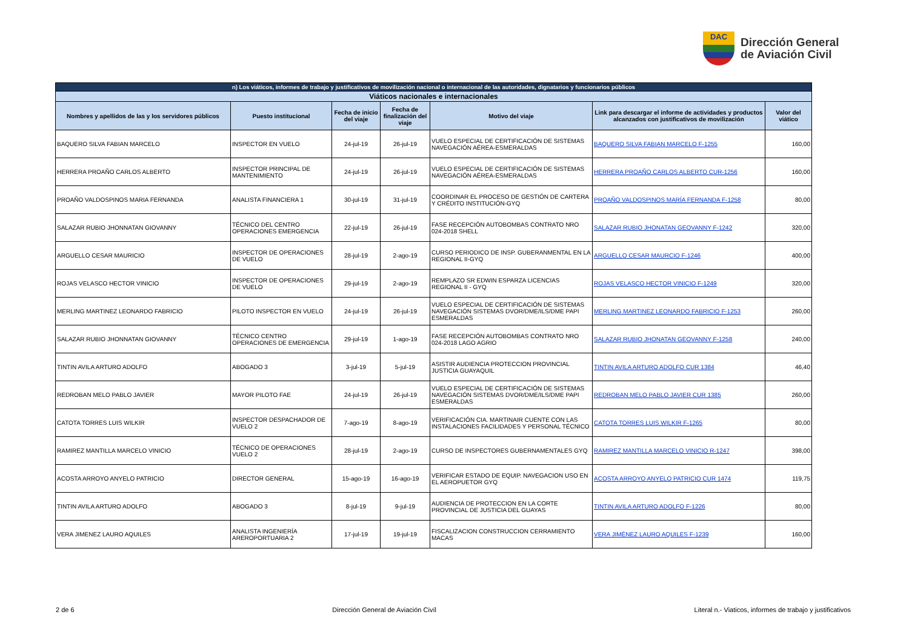DAC
Dirección General
de Aviación Civil
| n) Los viáticos, informes de trabajo y justificativos de movilización nacional o internacional de las autoridades, dignatarios y funcionarios públicos | | | | | | |
| --- | --- | --- | --- | --- | --- | --- |
| Viáticos nacionales e internacionales | | | | | | |
| Nombres y apellidos de las y los servidores públicos | Puesto institucional | Fecha de inicio del viaje | Fecha de finalización del viaje | Motivo del viaje | Link para descargar el informe de actividades y productos alcanzados con justificativos de movilización | Valor del viático |
| BAQUERO SILVA FABIAN MARCELO | INSPECTOR EN VUELO | 24-jul-19 | 26-jul-19 | VUELO ESPECIAL DE CERTIFICACIÓN DE SISTEMAS NAVEGACIÓN AÉREA-ESMERALDAS | BAQUERO SILVA FABIAN MARCELO F-1255 | 160,00 |
| HERRERA PROAÑO CARLOS ALBERTO | INSPECTOR PRINCIPAL DE MANTENIMIENTO | 24-jul-19 | 26-jul-19 | VUELO ESPECIAL DE CERTIFICACIÓN DE SISTEMAS NAVEGACIÓN AÉREA-ESMERALDAS | HERRERA PROAÑO CARLOS ALBERTO CUR-1256 | 160,00 |
| PROAÑO VALDOSPINOS MARIA FERNANDA | ANALISTA FINANCIERA 1 | 30-jul-19 | 31-jul-19 | COORDINAR EL PROCESO DE GESTIÓN DE CARTERA Y CRÉDITO INSTITUCIÓN-GYQ | PROAÑO VALDOSPINOS MARÍA FERNANDA F-1258 | 80,00 |
| SALAZAR RUBIO JHONNATAN GIOVANNY | TÉCNICO DEL CENTRO OPERACIONES EMERGENCIA | 22-jul-19 | 26-jul-19 | FASE RECEPCIÓN AUTOBOMBAS CONTRATO NRO 024-2018 SHELL | SALAZAR RUBIO JHONATAN GEOVANNY F-1242 | 320,00 |
| ARGUELLO CESAR MAURICIO | INSPECTOR DE OPERACIONES DE VUELO | 28-jul-19 | 2-ago-19 | CURSO PERIODICO DE INSP. GUBERANMENTAL EN LA REGIONAL II-GYQ | ARGUELLO CESAR MAURCIO F-1246 | 400,00 |
| ROJAS VELASCO HECTOR VINICIO | INSPECTOR DE OPERACIONES DE VUELO | 29-jul-19 | 2-ago-19 | REMPLAZO SR EDWIN ESPARZA LICENCIAS REGIONAL II - GYQ | ROJAS VELASCO HECTOR VINICIO F-1249 | 320,00 |
| MERLING MARTINEZ LEONARDO FABRICIO | PILOTO INSPECTOR EN VUELO | 24-jul-19 | 26-jul-19 | VUELO ESPECIAL DE CERTIFICACIÓN DE SISTEMAS NAVEGACIÓN SISTEMAS DVOR/DME/ILS/DME PAPI ESMERALDAS | MERLING MARTINEZ LEONARDO FABRICIO F-1253 | 260,00 |
| SALAZAR RUBIO JHONNATAN GIOVANNY | TÉCNICO CENTRO OPERACIONES DE EMERGENCIA | 29-jul-19 | 1-ago-19 | FASE RECEPCIÓN AUTOBOMBAS CONTRATO NRO 024-2018 LAGO AGRIO | SALAZAR RUBIO JHONATAN GEOVANNY F-1258 | 240,00 |
| TINTIN AVILA ARTURO ADOLFO | ABOGADO 3 | 3-jul-19 | 5-jul-19 | ASISTIR AUDIENCIA PROTECCION PROVINCIAL JUSTICIA GUAYAQUIL | TINTIN AVILA ARTURO ADOLFO CUR 1384 | 46,40 |
| REDROBAN MELO PABLO JAVIER | MAYOR PILOTO FAE | 24-jul-19 | 26-jul-19 | VUELO ESPECIAL DE CERTIFICACIÓN DE SISTEMAS NAVEGACIÓN SISTEMAS DVOR/DME/ILS/DME PAPI ESMERALDAS | REDROBAN MELO PABLO JAVIER CUR 1385 | 260,00 |
| CATOTA TORRES LUIS WILKIR | INSPECTOR DESPACHADOR DE VUELO 2 | 7-ago-19 | 8-ago-19 | VERIFICACIÓN CIA. MARTINAIR CUENTE CON LAS INSTALACIONES FACILIDADES Y PERSONAL TÉCNICO | CATOTA TORRES LUIS WILKIR F-1265 | 80,00 |
| RAMIREZ MANTILLA MARCELO VINICIO | TÉCNICO DE OPERACIONES VUELO 2 | 28-jul-19 | 2-ago-19 | CURSO DE INSPECTORES GUBERNAMENTALES GYQ | RAMIREZ MANTILLA MARCELO VINICIO R-1247 | 398,00 |
| ACOSTA ARROYO ANYELO PATRICIO | DIRECTOR GENERAL | 15-ago-19 | 16-ago-19 | VERIFICAR ESTADO DE EQUIP. NAVEGACION USO EN EL AEROPUETOR GYQ | ACOSTA ARROYO ANYELO PATRICIO CUR 1474 | 119,75 |
| TINTIN AVILA ARTURO ADOLFO | ABOGADO 3 | 8-jul-19 | 9-jul-19 | AUDIENCIA DE PROTECCION EN LA CORTE PROVINCIAL DE JUSTICIA DEL GUAYAS | TINTIN AVILA ARTURO ADOLFO F-1226 | 80,00 |
| VERA JIMENEZ LAURO AQUILES | ANALISTA INGENIERÍA AREROPORTUARIA 2 | 17-jul-19 | 19-jul-19 | FISCALIZACION CONSTRUCCION CERRAMIENTO MACAS | VERA JIMÉNEZ LAURO AQUILES F-1239 | 160,00 |
2 de 6 Dirección General de Aviación Civíl Literal n.- Viaticos, informes de trabajo y justificativos